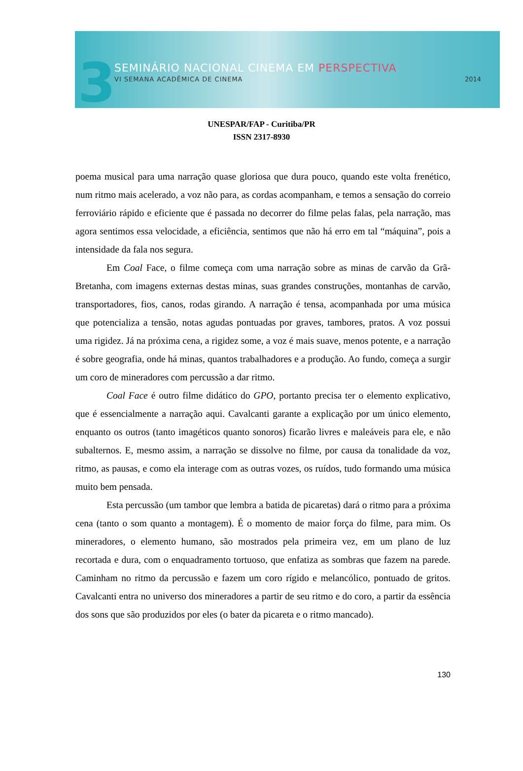3 SEMINÁRIO NACIONAL CINEMA EM PERSPECTIVA
VI SEMANA ACADÊMICA DE CINEMA 2014
UNESPAR/FAP - Curitiba/PR
ISSN 2317-8930
poema musical para uma narração quase gloriosa que dura pouco, quando este volta frenético, num ritmo mais acelerado, a voz não para, as cordas acompanham, e temos a sensação do correio ferroviário rápido e eficiente que é passada no decorrer do filme pelas falas, pela narração, mas agora sentimos essa velocidade, a eficiência, sentimos que não há erro em tal “máquina”, pois a intensidade da fala nos segura.
Em Coal Face, o filme começa com uma narração sobre as minas de carvão da Grã-Bretanha, com imagens externas destas minas, suas grandes construções, montanhas de carvão, transportadores, fios, canos, rodas girando. A narração é tensa, acompanhada por uma música que potencializa a tensão, notas agudas pontuadas por graves, tambores, pratos. A voz possui uma rigidez. Já na próxima cena, a rigidez some, a voz é mais suave, menos potente, e a narração é sobre geografia, onde há minas, quantos trabalhadores e a produção. Ao fundo, começa a surgir um coro de mineradores com percussão a dar ritmo.
Coal Face é outro filme didático do GPO, portanto precisa ter o elemento explicativo, que é essencialmente a narração aqui. Cavalcanti garante a explicação por um único elemento, enquanto os outros (tanto imagéticos quanto sonoros) ficarão livres e maleáveis para ele, e não subalternos. E, mesmo assim, a narração se dissolve no filme, por causa da tonalidade da voz, ritmo, as pausas, e como ela interage com as outras vozes, os ruídos, tudo formando uma música muito bem pensada.
Esta percussão (um tambor que lembra a batida de picaretas) dará o ritmo para a próxima cena (tanto o som quanto a montagem). É o momento de maior força do filme, para mim. Os mineradores, o elemento humano, são mostrados pela primeira vez, em um plano de luz recortada e dura, com o enquadramento tortuoso, que enfatiza as sombras que fazem na parede. Caminham no ritmo da percussão e fazem um coro rígido e melancólico, pontuado de gritos. Cavalcanti entra no universo dos mineradores a partir de seu ritmo e do coro, a partir da essência dos sons que são produzidos por eles (o bater da picareta e o ritmo mancado).
130